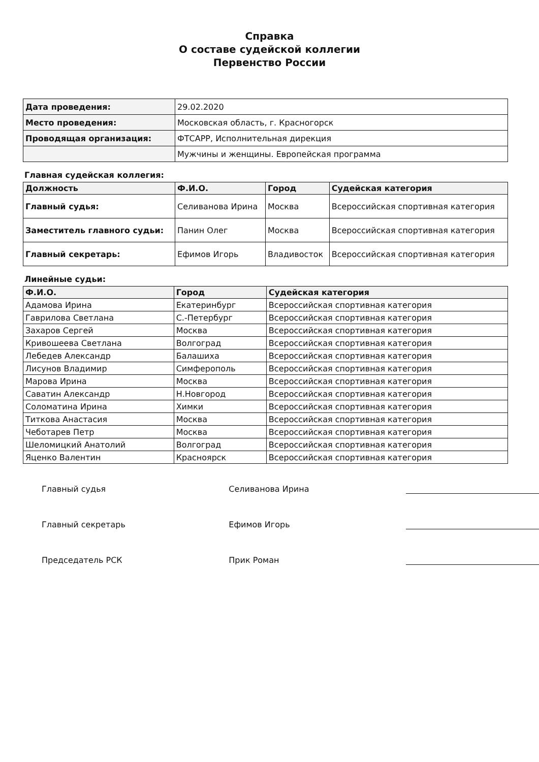Справка
О составе судейской коллегии
Первенство России
| Дата проведения: | 29.02.2020 |
| Место проведения: | Московская область, г. Красногорск |
| Проводящая организация: | ФТСАРР, Исполнительная дирекция |
| | Мужчины и женщины. Европейская программа |
Главная судейская коллегия:
| Должность | Ф.И.О. | Город | Судейская категория |
| --- | --- | --- | --- |
| Главный судья: | Селиванова Ирина | Москва | Всероссийская спортивная категория |
| Заместитель главного судьи: | Панин Олег | Москва | Всероссийская спортивная категория |
| Главный секретарь: | Ефимов Игорь | Владивосток | Всероссийская спортивная категория |
Линейные судьи:
| Ф.И.О. | Город | Судейская категория |
| --- | --- | --- |
| Адамова Ирина | Екатеринбург | Всероссийская спортивная категория |
| Гаврилова Светлана | С.-Петербург | Всероссийская спортивная категория |
| Захаров Сергей | Москва | Всероссийская спортивная категория |
| Кривошеева Светлана | Волгоград | Всероссийская спортивная категория |
| Лебедев Александр | Балашиха | Всероссийская спортивная категория |
| Лисунов Владимир | Симферополь | Всероссийская спортивная категория |
| Марова Ирина | Москва | Всероссийская спортивная категория |
| Саватин Александр | Н.Новгород | Всероссийская спортивная категория |
| Соломатина Ирина | Химки | Всероссийская спортивная категория |
| Титкова Анастасия | Москва | Всероссийская спортивная категория |
| Чеботарев Петр | Москва | Всероссийская спортивная категория |
| Шеломицкий Анатолий | Волгоград | Всероссийская спортивная категория |
| Яценко Валентин | Красноярск | Всероссийская спортивная категория |
Главный судья Селиванова Ирина
Главный секретарь Ефимов Игорь
Председатель РСК Прик Роман